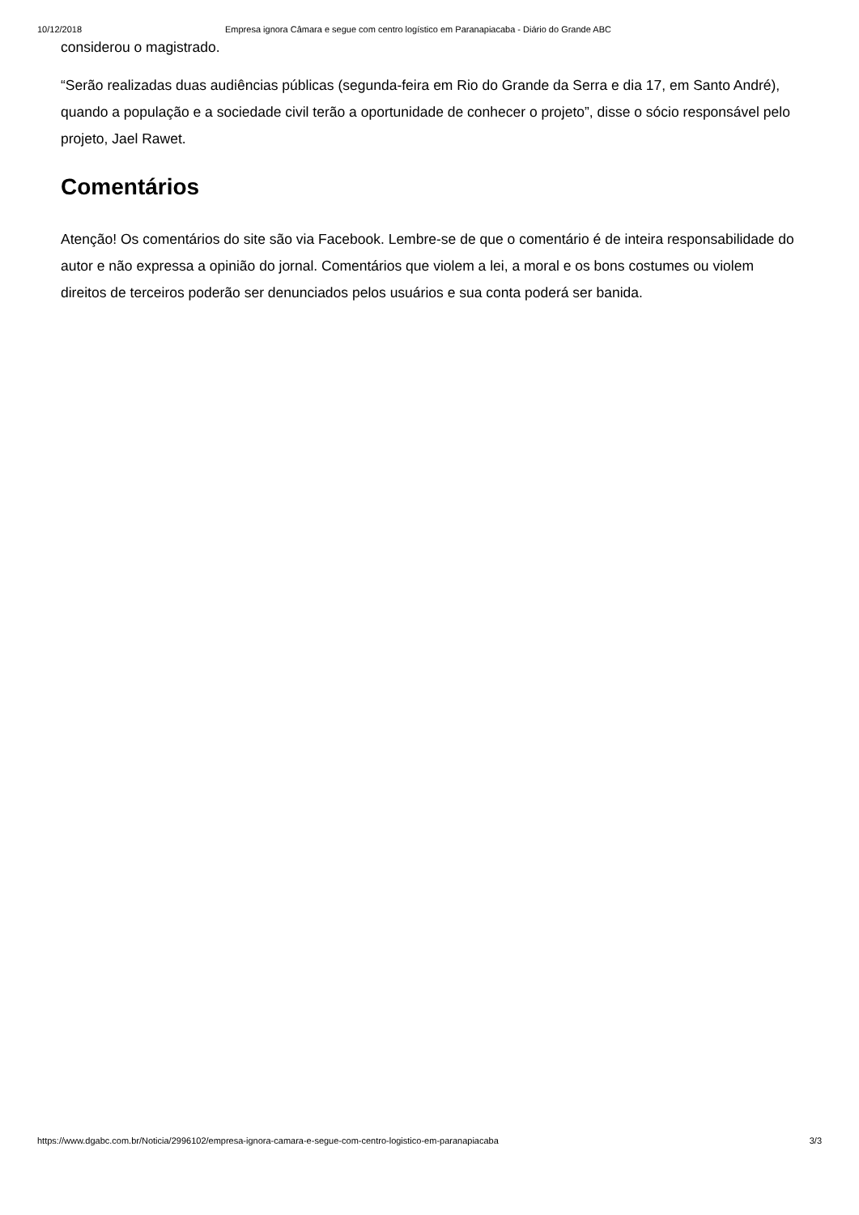10/12/2018 Empresa ignora Câmara e segue com centro logístico em Paranapiacaba - Diário do Grande ABC
considerou o magistrado.
“Serão realizadas duas audiências públicas (segunda-feira em Rio do Grande da Serra e dia 17, em Santo André), quando a população e a sociedade civil terão a oportunidade de conhecer o projeto”, disse o sócio responsável pelo projeto, Jael Rawet.
Comentários
Atenção! Os comentários do site são via Facebook. Lembre-se de que o comentário é de inteira responsabilidade do autor e não expressa a opinião do jornal. Comentários que violem a lei, a moral e os bons costumes ou violem direitos de terceiros poderão ser denunciados pelos usuários e sua conta poderá ser banida.
https://www.dgabc.com.br/Noticia/2996102/empresa-ignora-camara-e-segue-com-centro-logistico-em-paranapiacaba 3/3